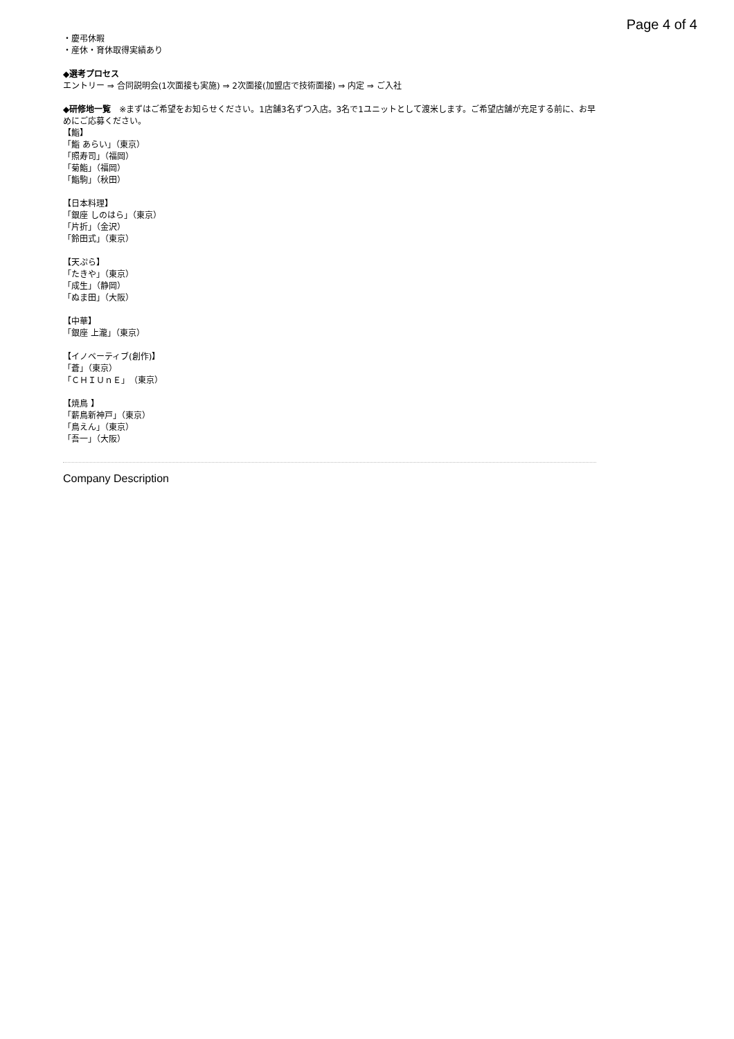Page 4 of 4
・慶弔休暇
・産休・育休取得実績あり
◆選考プロセス
エントリー ⇒ 合同説明会(1次面接も実施) ⇒ 2次面接(加盟店で技術面接) ⇒ 内定 ⇒ ご入社
◆研修地一覧　※まずはご希望をお知らせください。1店舗3名ずつ入店。3名で1ユニットとして渡米します。ご希望店舗が充足する前に、お早めにご応募ください。
【鮨】
「鮨 あらい」（東京）
「照寿司」（福岡）
「菊鮨」（福岡）
「鮨駒」（秋田）
【日本料理】
「銀座 しのはら」（東京）
「片折」（金沢）
「鈴田式」（東京）
【天ぷら】
「たきや」（東京）
「成生」（静岡）
「ぬま田」（大阪）
【中華】
「銀座 上瀧」（東京）
【イノベーティブ(創作)】
「蒼」（東京）
「ＣＨＩＵｎＥ」（東京）
【焼鳥 】
「薪鳥新神戸」（東京）
「鳥えん」（東京）
「吾一」（大阪）
Company Description